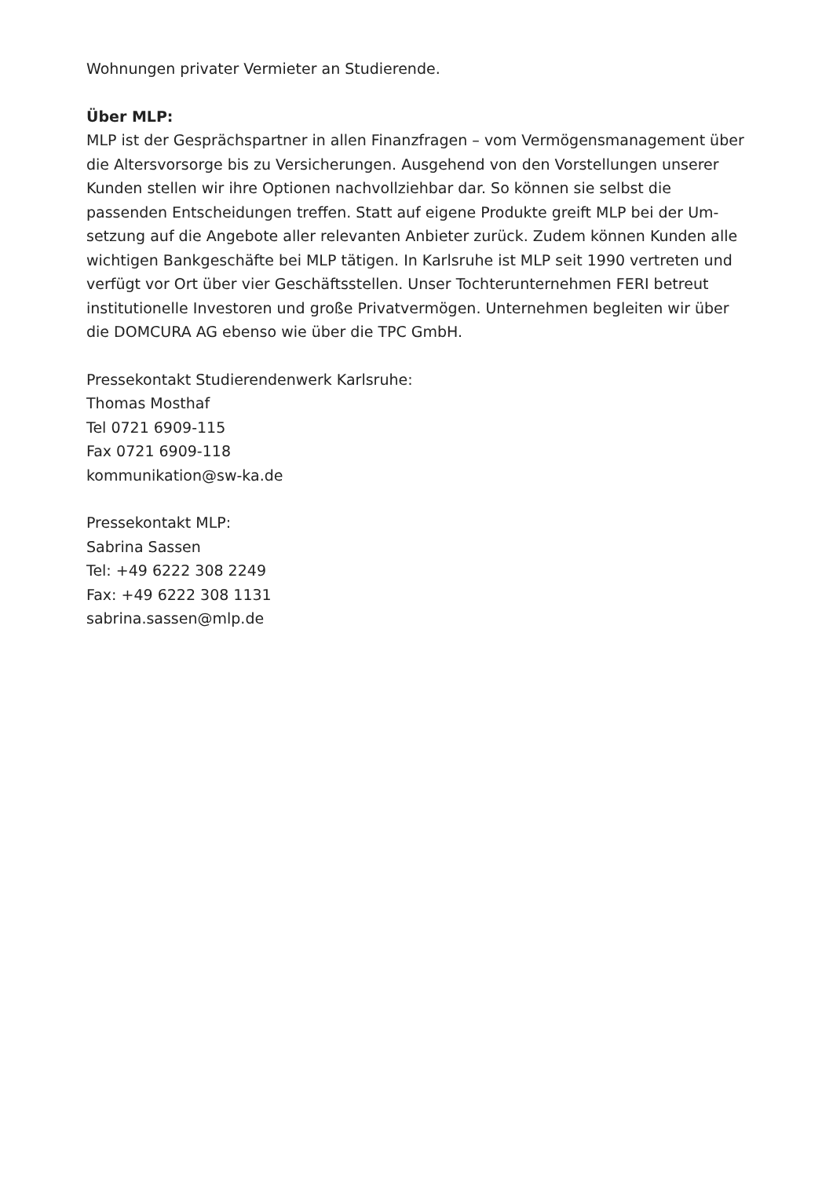Wohnungen privater Vermieter an Studierende.
Über MLP:
MLP ist der Gesprächspartner in allen Finanzfragen – vom Vermögensmanagement über die Altersvorsorge bis zu Versicherungen. Ausgehend von den Vorstellungen un­serer Kunden stellen wir ihre Optionen nachvollziehbar dar. So können sie selbst die passenden Entscheidungen treffen. Statt auf eigene Produkte greift MLP bei der Um­setzung auf die Angebote aller relevanten Anbieter zurück. Zudem können Kunden alle wichtigen Bankgeschäfte bei MLP tätigen. In Karlsruhe ist MLP seit 1990 vertre­ten und verfügt vor Ort über vier Geschäftsstellen. Unser Tochterunternehmen FERI betreut institutionelle Investoren und große Privatvermögen. Unternehmen begleiten wir über die DOMCURA AG ebenso wie über die TPC GmbH.
Pressekontakt Studierendenwerk Karlsruhe:
Thomas Mosthaf
Tel 0721 6909-115
Fax 0721 6909-118
kommunikation@sw-ka.de
Pressekontakt MLP:
Sabrina Sassen
Tel: +49 6222 308 2249
Fax: +49 6222 308 1131
sabrina.sassen@mlp.de